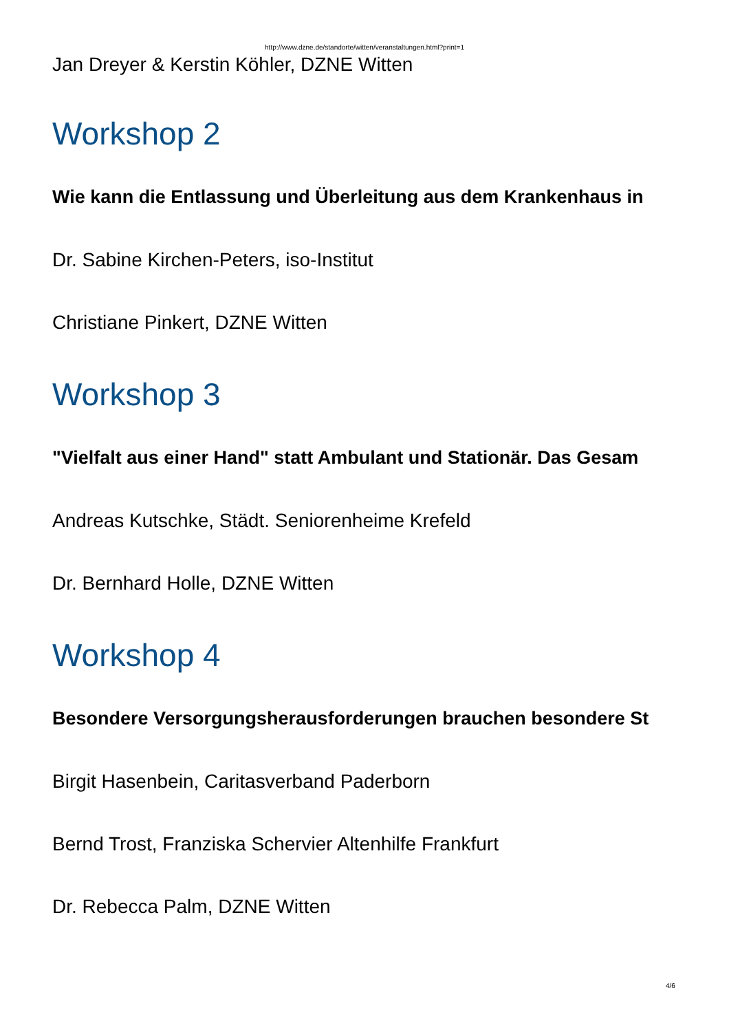http://www.dzne.de/standorte/witten/veranstaltungen.html?print=1
Jan Dreyer & Kerstin Köhler, DZNE Witten
Workshop 2
Wie kann die Entlassung und Überleitung aus dem Krankenhaus in
Dr. Sabine Kirchen-Peters, iso-Institut
Christiane Pinkert, DZNE Witten
Workshop 3
"Vielfalt aus einer Hand" statt Ambulant und Stationär. Das Gesam
Andreas Kutschke, Städt. Seniorenheime Krefeld
Dr. Bernhard Holle, DZNE Witten
Workshop 4
Besondere Versorgungsherausforderungen brauchen besondere St
Birgit Hasenbein, Caritasverband Paderborn
Bernd Trost, Franziska Schervier Altenhilfe Frankfurt
Dr. Rebecca Palm, DZNE Witten
4/6